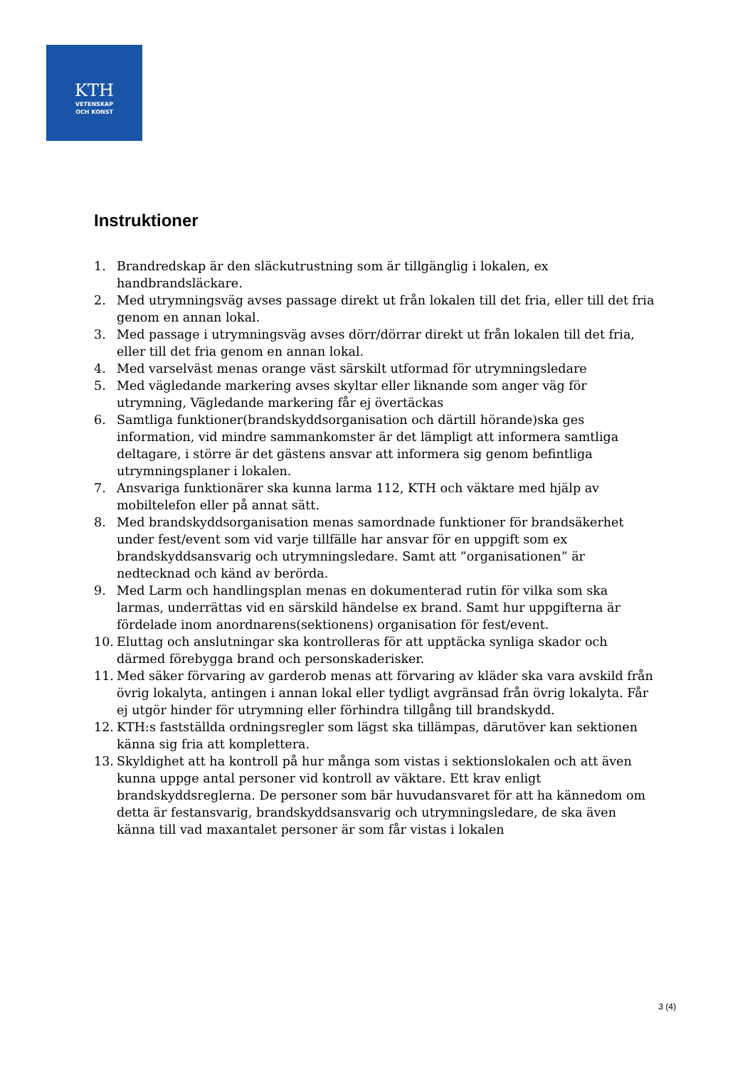KTH
VETENSKAP
OCH KONST
Instruktioner
1. Brandredskap är den släckutrustning som är tillgänglig i lokalen, ex handbrandsläckare.
2. Med utrymningsväg avses passage direkt ut från lokalen till det fria, eller till det fria genom en annan lokal.
3. Med passage i utrymningsväg avses dörr/dörrar direkt ut från lokalen till det fria, eller till det fria genom en annan lokal.
4. Med varselväst menas orange väst särskilt utformad för utrymningsledare
5. Med vägledande markering avses skyltar eller liknande som anger väg för utrymning, Vägledande markering får ej övertäckas
6. Samtliga funktioner(brandskyddsorganisation och därtill hörande)ska ges information, vid mindre sammankomster är det lämpligt att informera samtliga deltagare, i större är det gästens ansvar att informera sig genom befintliga utrymningsplaner i lokalen.
7. Ansvariga funktionärer ska kunna larma 112, KTH och väktare med hjälp av mobiltelefon eller på annat sätt.
8. Med brandskyddsorganisation menas samordnade funktioner för brandsäkerhet under fest/event som vid varje tillfälle har ansvar för en uppgift som ex brandskyddsansvarig och utrymningsledare. Samt att ”organisationen” är nedtecknad och känd av berörda.
9. Med Larm och handlingsplan menas en dokumenterad rutin för vilka som ska larmas, underrättas vid en särskild händelse ex brand. Samt hur uppgifterna är fördelade inom anordnarens(sektionens) organisation för fest/event.
10. Eluttag och anslutningar ska kontrolleras för att upptäcka synliga skador och därmed förebygga brand och personskaderisker.
11. Med säker förvaring av garderob menas att förvaring av kläder ska vara avskild från övrig lokalyta, antingen i annan lokal eller tydligt avgränsad från övrig lokalyta. Får ej utgör hinder för utrymning eller förhindra tillgång till brandskydd.
12. KTH:s fastställda ordningsregler som lägst ska tillämpas, därutöver kan sektionen känna sig fria att komplettera.
13. Skyldighet att ha kontroll på hur många som vistas i sektionslokalen och att även kunna uppge antal personer vid kontroll av väktare. Ett krav enligt brandskyddsreglerna. De personer som bär huvudansvaret för att ha kännedom om detta är festansvarig, brandskyddsansvarig och utrymningsledare, de ska även känna till vad maxantalet personer är som får vistas i lokalen
3 (4)